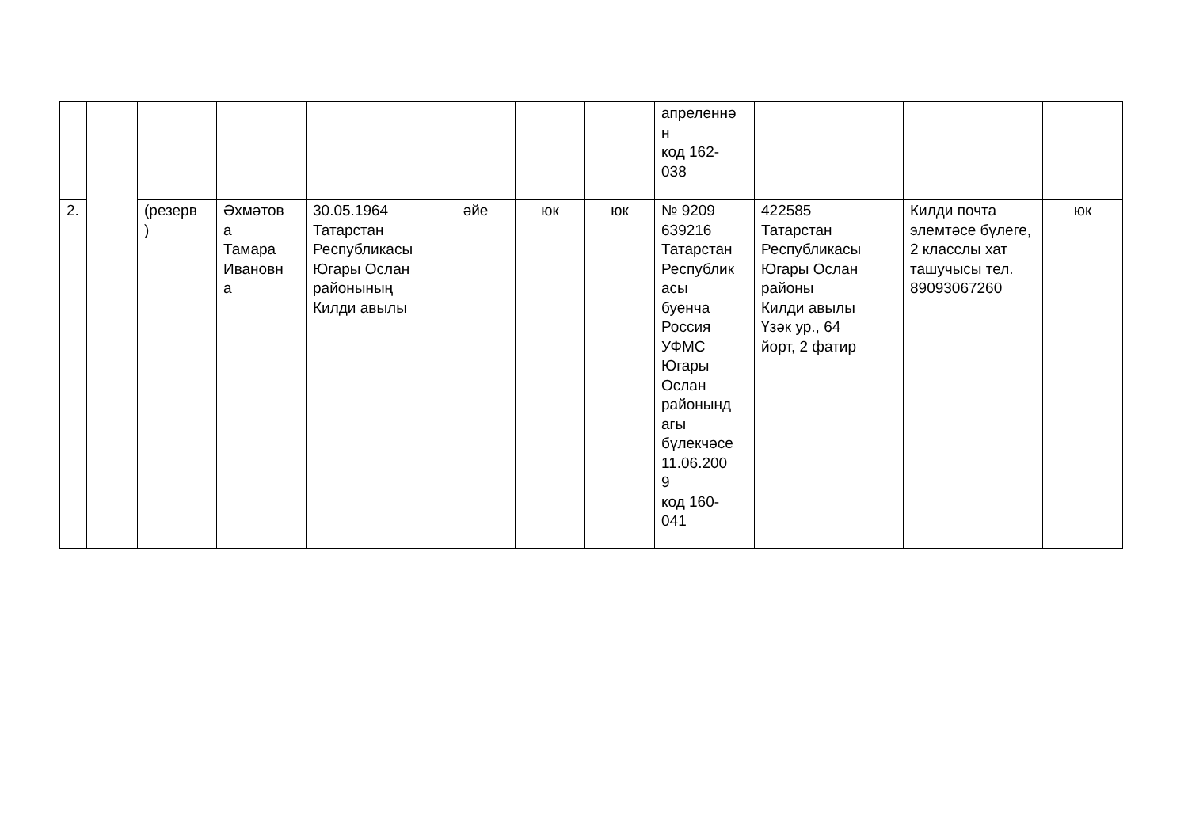| | | | | | | | | апреленнә н код 162- 038 | | | |
| 2. | | (резерв ) | Әхмәтов а Тамара Ивановн а | 30.05.1964 Татарстан Республикасы Югары Ослан районының Килди авылы | әйе | юк | юк | № 9209 639216 Татарстан Республик асы буенча Россия УФМС Югары Ослан районынд агы бүлекчәсе 11.06.200 9 код 160- 041 | 422585 Татарстан Республикасы Югары Ослан районы Килди авылы Үзәк ур., 64 йорт, 2 фатир | Килди почта элемтәсе бүлеге, 2 класслы хат ташучысы тел. 89093067260 | юк |